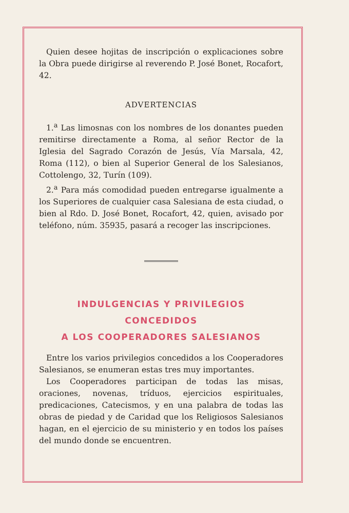Quien desee hojitas de inscripción o explicaciones sobre la Obra puede dirigirse al reverendo P. José Bonet, Rocafort, 42.
ADVERTENCIAS
1.<sup>a</sup> Las limosnas con los nombres de los donantes pueden remitirse directamente a Roma, al señor Rector de la Iglesia del Sagrado Corazón de Jesús, Vía Marsala, 42, Roma (112), o bien al Superior General de los Salesianos, Cottolengo, 32, Turín (109).
2.<sup>a</sup> Para más comodidad pueden entregarse igualmente a los Superiores de cualquier casa Salesiana de esta ciudad, o bien al Rdo. D. José Bonet, Rocafort, 42, quien, avisado por teléfono, núm. 35935, pasará a recoger las inscripciones.
INDULGENCIAS Y PRIVILEGIOS CONCEDIDOS
A LOS COOPERADORES SALESIANOS
Entre los varios privilegios concedidos a los Cooperadores Salesianos, se enumeran estas tres muy importantes.
Los Cooperadores participan de todas las misas, oraciones, novenas, tríduos, ejercicios espirituales, predicaciones, Catecismos, y en una palabra de todas las obras de piedad y de Caridad que los Religiosos Salesianos hagan, en el ejercicio de su ministerio y en todos los países del mundo donde se encuentren.